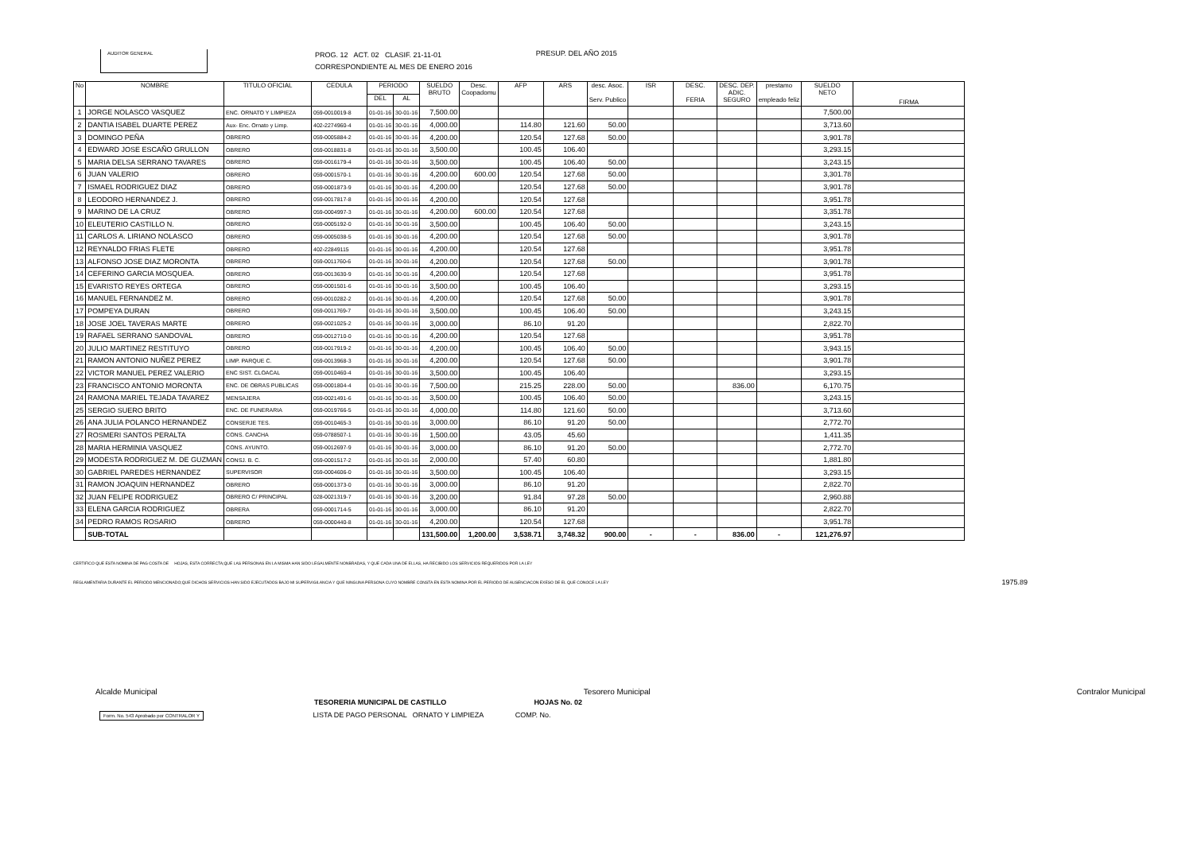AUDITOR GENERAL
PROG. 12 ACT. 02 CLASIF. 21-11-01
CORRESPONDIENTE AL MES DE ENERO 2016
PRESUP. DEL AÑO 2015
| No | NOMBRE | TITULO OFICIAL | CEDULA | PERIODO | | SUELDO BRUTO | Desc. Coopadomu | AFP | ARS | desc. Asoc. Serv. Publico | ISR | DESC. FERIA | DESC. DEP. ADIC. SEGURO | prestamo empleado feliz | SUELDO NETO | FIRMA |
| --- | --- | --- | --- | --- | --- | --- | --- | --- | --- | --- | --- | --- | --- | --- | --- | --- |
| | | | | DEL | AL | | | | | | | | | | | |
| 1 | JORGE NOLASCO VASQUEZ | ENC. ORNATO Y LIMPIEZA | 059-0010019-8 | 01-01-16 | 30-01-16 | 7,500.00 | | | | | | | | | 7,500.00 | |
| 2 | DANTIA ISABEL DUARTE PEREZ | Aux- Enc. Ornato y Limp. | 402-2274960-4 | 01-01-16 | 30-01-16 | 4,000.00 | | 114.80 | 121.60 | 50.00 | | | | | 3,713.60 | |
| 3 | DOMINGO PEÑA | OBRERO | 059-0005884-2 | 01-01-16 | 30-01-16 | 4,200.00 | | 120.54 | 127.68 | 50.00 | | | | | 3,901.78 | |
| 4 | EDWARD JOSE ESCAÑO GRULLON | OBRERO | 059-0018831-8 | 01-01-16 | 30-01-16 | 3,500.00 | | 100.45 | 106.40 | | | | | | 3,293.15 | |
| 5 | MARIA DELSA SERRANO TAVARES | OBRERO | 059-0016179-4 | 01-01-16 | 30-01-16 | 3,500.00 | | 100.45 | 106.40 | 50.00 | | | | | 3,243.15 | |
| 6 | JUAN VALERIO | OBRERO | 059-0001570-1 | 01-01-16 | 30-01-16 | 4,200.00 | 600.00 | 120.54 | 127.68 | 50.00 | | | | | 3,301.78 | |
| 7 | ISMAEL RODRIGUEZ DIAZ | OBRERO | 059-0001873-9 | 01-01-16 | 30-01-16 | 4,200.00 | | 120.54 | 127.68 | 50.00 | | | | | 3,901.78 | |
| 8 | LEODORO HERNANDEZ J. | OBRERO | 059-0017817-8 | 01-01-16 | 30-01-16 | 4,200.00 | | 120.54 | 127.68 | | | | | | 3,951.78 | |
| 9 | MARINO DE LA CRUZ | OBRERO | 059-0004997-3 | 01-01-16 | 30-01-16 | 4,200.00 | 600.00 | 120.54 | 127.68 | | | | | | 3,351.78 | |
| 10 | ELEUTERIO CASTILLO N. | OBRERO | 059-0005192-0 | 01-01-16 | 30-01-16 | 3,500.00 | | 100.45 | 106.40 | 50.00 | | | | | 3,243.15 | |
| 11 | CARLOS A. LIRIANO NOLASCO | OBRERO | 059-0005038-5 | 01-01-16 | 30-01-16 | 4,200.00 | | 120.54 | 127.68 | 50.00 | | | | | 3,901.78 | |
| 12 | REYNALDO FRIAS FLETE | OBRERO | 402-22849115 | 01-01-16 | 30-01-16 | 4,200.00 | | 120.54 | 127.68 | | | | | | 3,951.78 | |
| 13 | ALFONSO JOSE DIAZ MORONTA | OBRERO | 059-0011760-6 | 01-01-16 | 30-01-16 | 4,200.00 | | 120.54 | 127.68 | 50.00 | | | | | 3,901.78 | |
| 14 | CEFERINO GARCIA MOSQUEA. | OBRERO | 059-0013630-9 | 01-01-16 | 30-01-16 | 4,200.00 | | 120.54 | 127.68 | | | | | | 3,951.78 | |
| 15 | EVARISTO REYES ORTEGA | OBRERO | 059-0001501-6 | 01-01-16 | 30-01-16 | 3,500.00 | | 100.45 | 106.40 | | | | | | 3,293.15 | |
| 16 | MANUEL FERNANDEZ M. | OBRERO | 059-0010282-2 | 01-01-16 | 30-01-16 | 4,200.00 | | 120.54 | 127.68 | 50.00 | | | | | 3,901.78 | |
| 17 | POMPEYA DURAN | OBRERO | 059-0011769-7 | 01-01-16 | 30-01-16 | 3,500.00 | | 100.45 | 106.40 | 50.00 | | | | | 3,243.15 | |
| 18 | JOSE JOEL TAVERAS MARTE | OBRERO | 059-0021025-2 | 01-01-16 | 30-01-16 | 3,000.00 | | 86.10 | 91.20 | | | | | | 2,822.70 | |
| 19 | RAFAEL SERRANO SANDOVAL | OBRERO | 059-0012710-0 | 01-01-16 | 30-01-16 | 4,200.00 | | 120.54 | 127.68 | | | | | | 3,951.78 | |
| 20 | JULIO MARTINEZ RESTITUYO | OBRERO | 059-0017919-2 | 01-01-16 | 30-01-16 | 4,200.00 | | 100.45 | 106.40 | 50.00 | | | | | 3,943.15 | |
| 21 | RAMON ANTONIO NUÑEZ PEREZ | LIMP. PARQUE C. | 059-0013968-3 | 01-01-16 | 30-01-16 | 4,200.00 | | 120.54 | 127.68 | 50.00 | | | | | 3,901.78 | |
| 22 | VICTOR MANUEL PEREZ VALERIO | ENC SIST. CLOACAL | 059-0010460-4 | 01-01-16 | 30-01-16 | 3,500.00 | | 100.45 | 106.40 | | | | | | 3,293.15 | |
| 23 | FRANCISCO ANTONIO MORONTA | ENC. DE OBRAS PUBLICAS | 059-0001804-4 | 01-01-16 | 30-01-16 | 7,500.00 | | 215.25 | 228.00 | 50.00 | | | 836.00 | | 6,170.75 | |
| 24 | RAMONA MARIEL TEJADA TAVAREZ | MENSAJERA | 059-0021491-6 | 01-01-16 | 30-01-16 | 3,500.00 | | 100.45 | 106.40 | 50.00 | | | | | 3,243.15 | |
| 25 | SERGIO SUERO BRITO | ENC. DE FUNERARIA | 059-0019766-5 | 01-01-16 | 30-01-16 | 4,000.00 | | 114.80 | 121.60 | 50.00 | | | | | 3,713.60 | |
| 26 | ANA JULIA POLANCO HERNANDEZ | CONSERJE TES. | 059-0010465-3 | 01-01-16 | 30-01-16 | 3,000.00 | | 86.10 | 91.20 | 50.00 | | | | | 2,772.70 | |
| 27 | ROSMERI SANTOS PERALTA | CONS. CANCHA | 059-0788507-1 | 01-01-16 | 30-01-16 | 1,500.00 | | 43.05 | 45.60 | | | | | | 1,411.35 | |
| 28 | MARIA HERMINIA VASQUEZ | CONS. AYUNTO. | 059-0012697-9 | 01-01-16 | 30-01-16 | 3,000.00 | | 86.10 | 91.20 | 50.00 | | | | | 2,772.70 | |
| 29 | MODESTA RODRIGUEZ M. DE GUZMAN | CONSJ. B. C. | 059-0001517-2 | 01-01-16 | 30-01-16 | 2,000.00 | | 57.40 | 60.80 | | | | | | 1,881.80 | |
| 30 | GABRIEL PAREDES HERNANDEZ | SUPERVISOR | 059-0004606-0 | 01-01-16 | 30-01-16 | 3,500.00 | | 100.45 | 106.40 | | | | | | 3,293.15 | |
| 31 | RAMON JOAQUIN HERNANDEZ | OBRERO | 059-0001373-0 | 01-01-16 | 30-01-16 | 3,000.00 | | 86.10 | 91.20 | | | | | | 2,822.70 | |
| 32 | JUAN FELIPE RODRIGUEZ | OBRERO C/ PRINCIPAL | 028-0021319-7 | 01-01-16 | 30-01-16 | 3,200.00 | | 91.84 | 97.28 | 50.00 | | | | | 2,960.88 | |
| 33 | ELENA GARCIA RODRIGUEZ | OBRERA | 059-0001714-5 | 01-01-16 | 30-01-16 | 3,000.00 | | 86.10 | 91.20 | | | | | | 2,822.70 | |
| 34 | PEDRO RAMOS ROSARIO | OBRERO | 059-0000440-8 | 01-01-16 | 30-01-16 | 4,200.00 | | 120.54 | 127.68 | | | | | | 3,951.78 | |
| | SUB-TOTAL | | | | | 131,500.00 | 1,200.00 | 3,538.71 | 3,748.32 | 900.00 | - | - | 836.00 | - | 121,276.97 | |
CERTIFICO QUE ESTA NOMINA DE PAG COSTA DE HOJAS, ESTA CORRECTA;QUE LAS PERSONAS EN LA MISMA HAN SIDO LEGALMENTE NONBRADAS, Y QUE CADA UNA DE ELLAS, HA RECIBIDO LOS SERVICIOS REQUERIDOS POR LA LEY
REGLAMENTARIA DURANTE EL PERIODO MENCIONADO;QUE DICHOS SERVICIOS HAN SIDO EJECUTADOS BAJO MI SUPERVIGILANCIA Y QUE NINGUNA PERSONA CUYO NOMBRE CONSTA EN ESTA NOMINA POR EL PERIODO DE AUSENCIACON EXESO DE EL QUE CONOCE LA LEY 1975.89
Alcalde Municipal Tesorero Municipal Contralor Municipal
TESORERIA MUNICIPAL DE CASTILLO HOJAS No. 02
Form. No. 543 Aprobado por CONTRALOR Y LISTA DE PAGO PERSONAL ORNATO Y LIMPIEZA COMP. No.